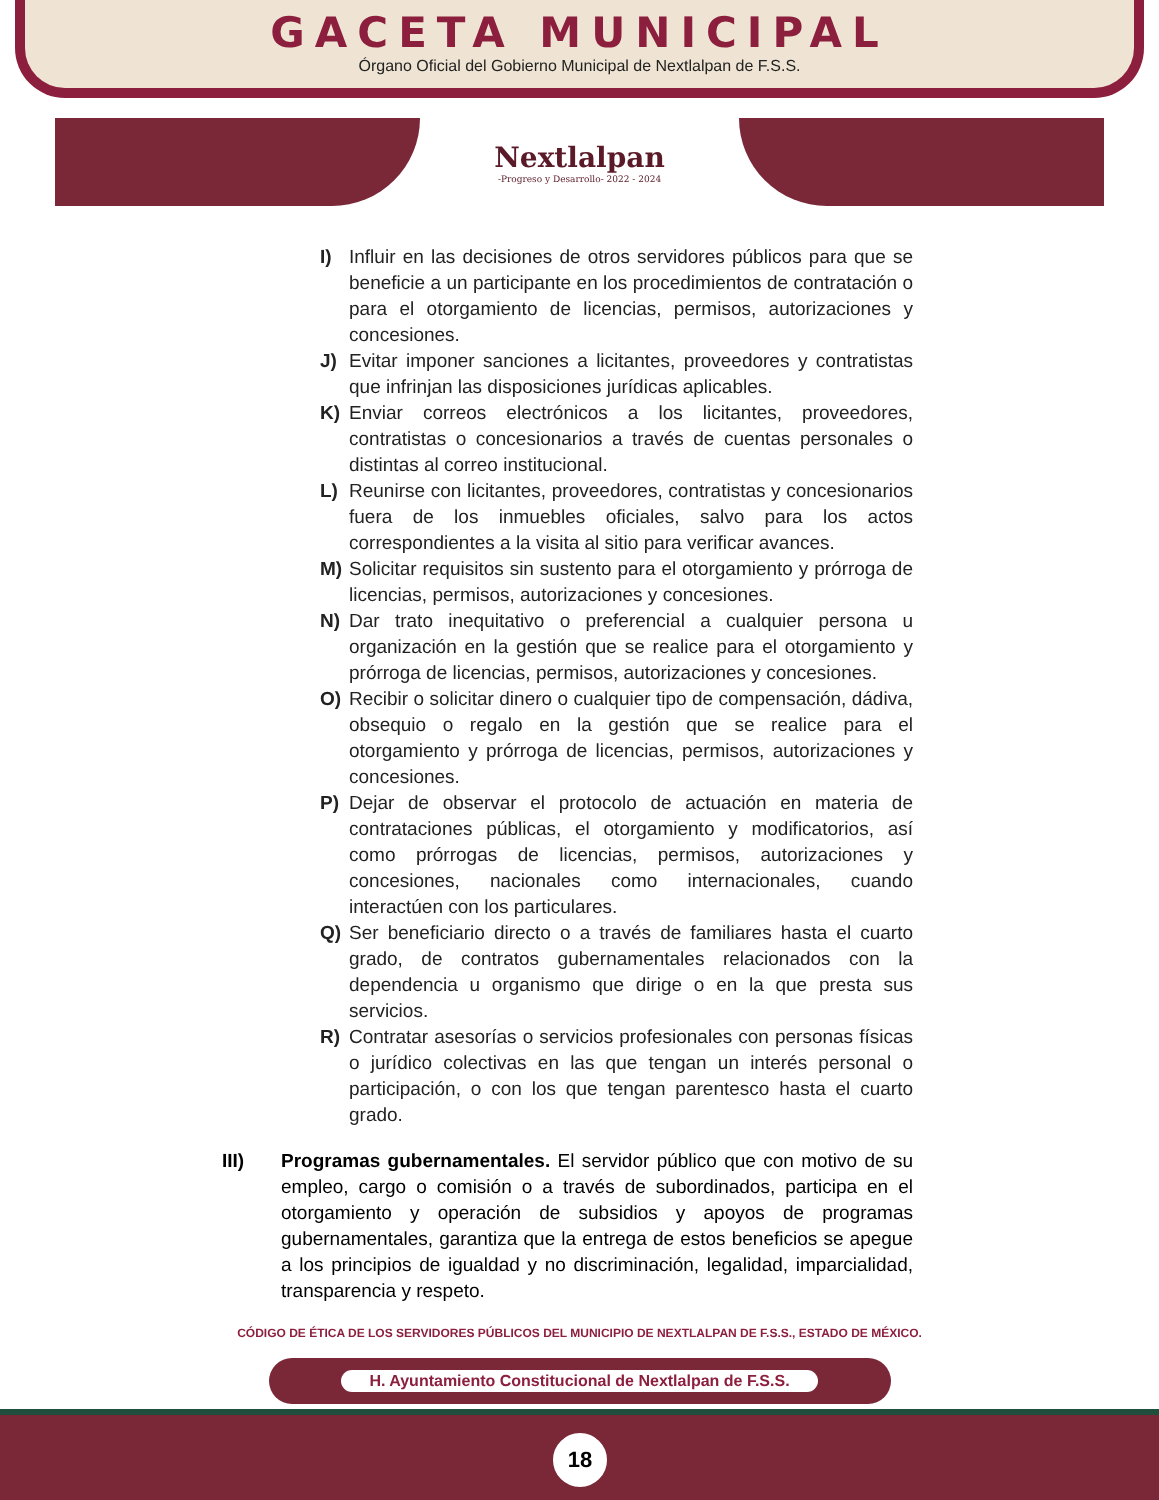GACETA MUNICIPAL
Órgano Oficial del Gobierno Municipal de Nextlalpan de F.S.S.
Nextlalpan
-Progreso y Desarrollo- 2022 - 2024
I) Influir en las decisiones de otros servidores públicos para que se beneficie a un participante en los procedimientos de contratación o para el otorgamiento de licencias, permisos, autorizaciones y concesiones.
J) Evitar imponer sanciones a licitantes, proveedores y contratistas que infrinjan las disposiciones jurídicas aplicables.
K) Enviar correos electrónicos a los licitantes, proveedores, contratistas o concesionarios a través de cuentas personales o distintas al correo institucional.
L) Reunirse con licitantes, proveedores, contratistas y concesionarios fuera de los inmuebles oficiales, salvo para los actos correspondientes a la visita al sitio para verificar avances.
M) Solicitar requisitos sin sustento para el otorgamiento y prórroga de licencias, permisos, autorizaciones y concesiones.
N) Dar trato inequitativo o preferencial a cualquier persona u organización en la gestión que se realice para el otorgamiento y prórroga de licencias, permisos, autorizaciones y concesiones.
O) Recibir o solicitar dinero o cualquier tipo de compensación, dádiva, obsequio o regalo en la gestión que se realice para el otorgamiento y prórroga de licencias, permisos, autorizaciones y concesiones.
P) Dejar de observar el protocolo de actuación en materia de contrataciones públicas, el otorgamiento y modificatorios, así como prórrogas de licencias, permisos, autorizaciones y concesiones, nacionales como internacionales, cuando interactúen con los particulares.
Q) Ser beneficiario directo o a través de familiares hasta el cuarto grado, de contratos gubernamentales relacionados con la dependencia u organismo que dirige o en la que presta sus servicios.
R) Contratar asesorías o servicios profesionales con personas físicas o jurídico colectivas en las que tengan un interés personal o participación, o con los que tengan parentesco hasta el cuarto grado.
III) Programas gubernamentales. El servidor público que con motivo de su empleo, cargo o comisión o a través de subordinados, participa en el otorgamiento y operación de subsidios y apoyos de programas gubernamentales, garantiza que la entrega de estos beneficios se apegue a los principios de igualdad y no discriminación, legalidad, imparcialidad, transparencia y respeto.
CÓDIGO DE ÉTICA DE LOS SERVIDORES PÚBLICOS DEL MUNICIPIO DE NEXTLALPAN DE F.S.S., ESTADO DE MÉXICO.
H. Ayuntamiento Constitucional de Nextlalpan de F.S.S.
18